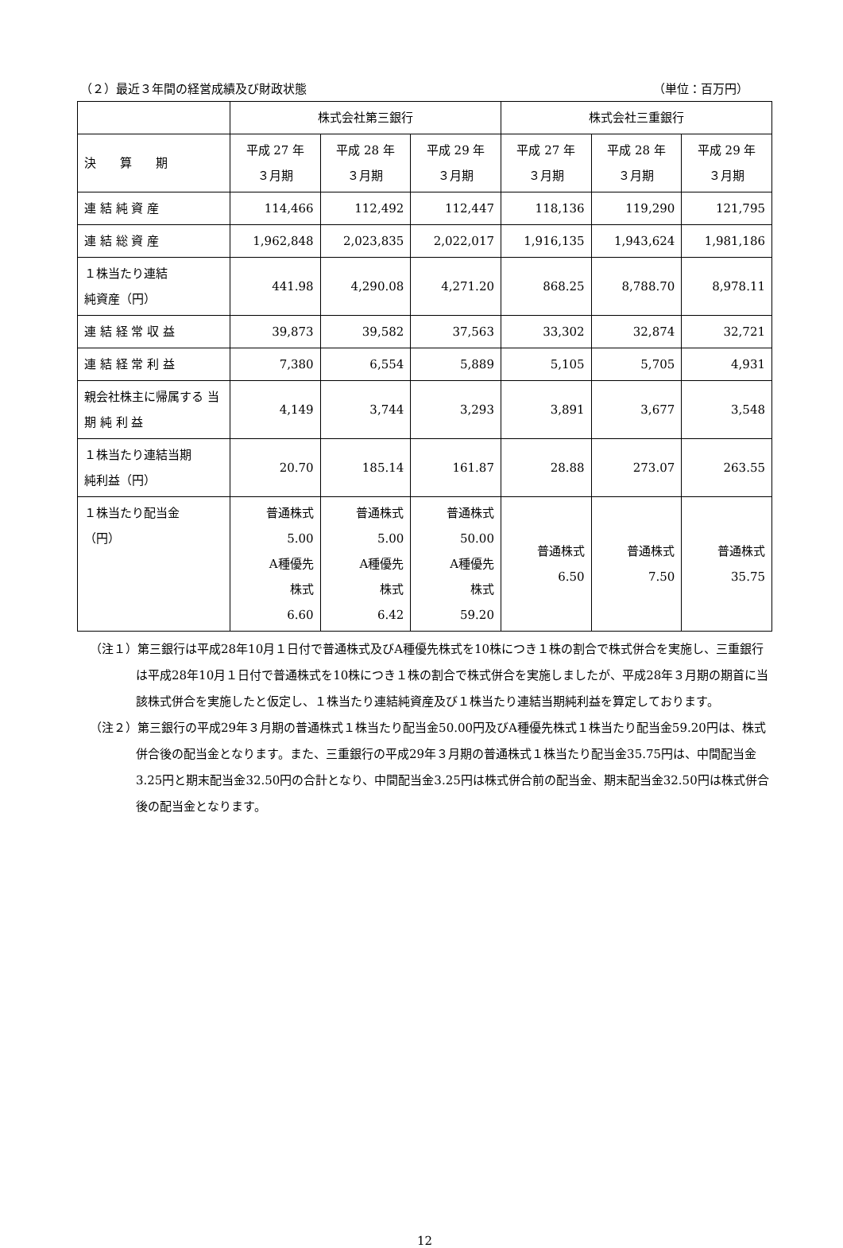（２）最近３年間の経営成績及び財政状態 （単位：百万円）
| | 株式会社第三銀行 | | | 株式会社三重銀行 | | |
| --- | --- | --- | --- | --- | --- | --- |
| 決 算 期 | 平成 27 年 ３月期 | 平成 28 年 ３月期 | 平成 29 年 ３月期 | 平成 27 年 ３月期 | 平成 28 年 ３月期 | 平成 29 年 ３月期 |
| 連 結 純 資 産 | 114,466 | 112,492 | 112,447 | 118,136 | 119,290 | 121,795 |
| 連 結 総 資 産 | 1,962,848 | 2,023,835 | 2,022,017 | 1,916,135 | 1,943,624 | 1,981,186 |
| １株当たり連結 純資産（円） | 441.98 | 4,290.08 | 4,271.20 | 868.25 | 8,788.70 | 8,978.11 |
| 連 結 経 常 収 益 | 39,873 | 39,582 | 37,563 | 33,302 | 32,874 | 32,721 |
| 連 結 経 常 利 益 | 7,380 | 6,554 | 5,889 | 5,105 | 5,705 | 4,931 |
| 親会社株主に帰属する 当 期 純 利 益 | 4,149 | 3,744 | 3,293 | 3,891 | 3,677 | 3,548 |
| １株当たり連結当期 純利益（円） | 20.70 | 185.14 | 161.87 | 28.88 | 273.07 | 263.55 |
| １株当たり配当金 （円） | 普通株式 5.00 A種優先 株式 6.60 | 普通株式 5.00 A種優先 株式 6.42 | 普通株式 50.00 A種優先 株式 59.20 | 普通株式 6.50 | 普通株式 7.50 | 普通株式 35.75 |
（注１）第三銀行は平成28年10月１日付で普通株式及びA種優先株式を10株につき１株の割合で株式併合を実施し、三重銀行は平成28年10月１日付で普通株式を10株につき１株の割合で株式併合を実施しましたが、平成28年３月期の期首に当該株式併合を実施したと仮定し、１株当たり連結純資産及び１株当たり連結当期純利益を算定しております。
（注２）第三銀行の平成29年３月期の普通株式１株当たり配当金50.00円及びA種優先株式１株当たり配当金59.20円は、株式併合後の配当金となります。また、三重銀行の平成29年３月期の普通株式１株当たり配当金35.75円は、中間配当金3.25円と期末配当金32.50円の合計となり、中間配当金3.25円は株式併合前の配当金、期末配当金32.50円は株式併合後の配当金となります。
12